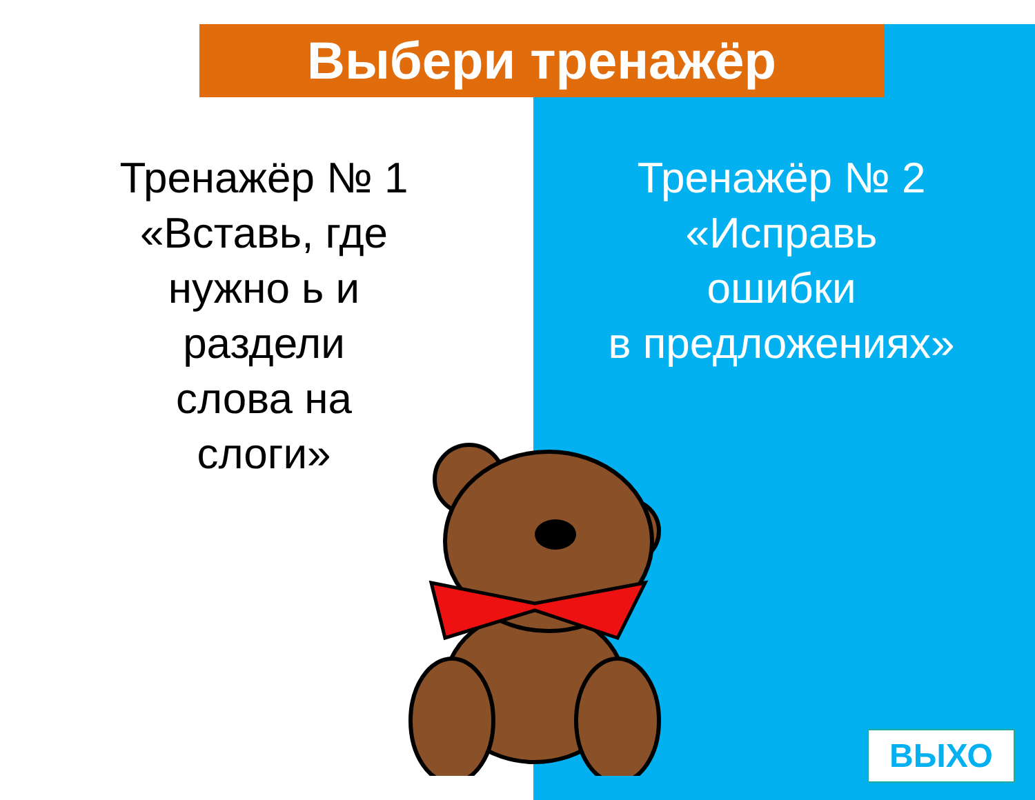Выбери тренажёр
Тренажёр № 1
«Вставь, где
нужно ь и
раздели
слова на
слоги»
Тренажёр № 2
«Исправь
ошибки
в предложениях»
ВЫХО